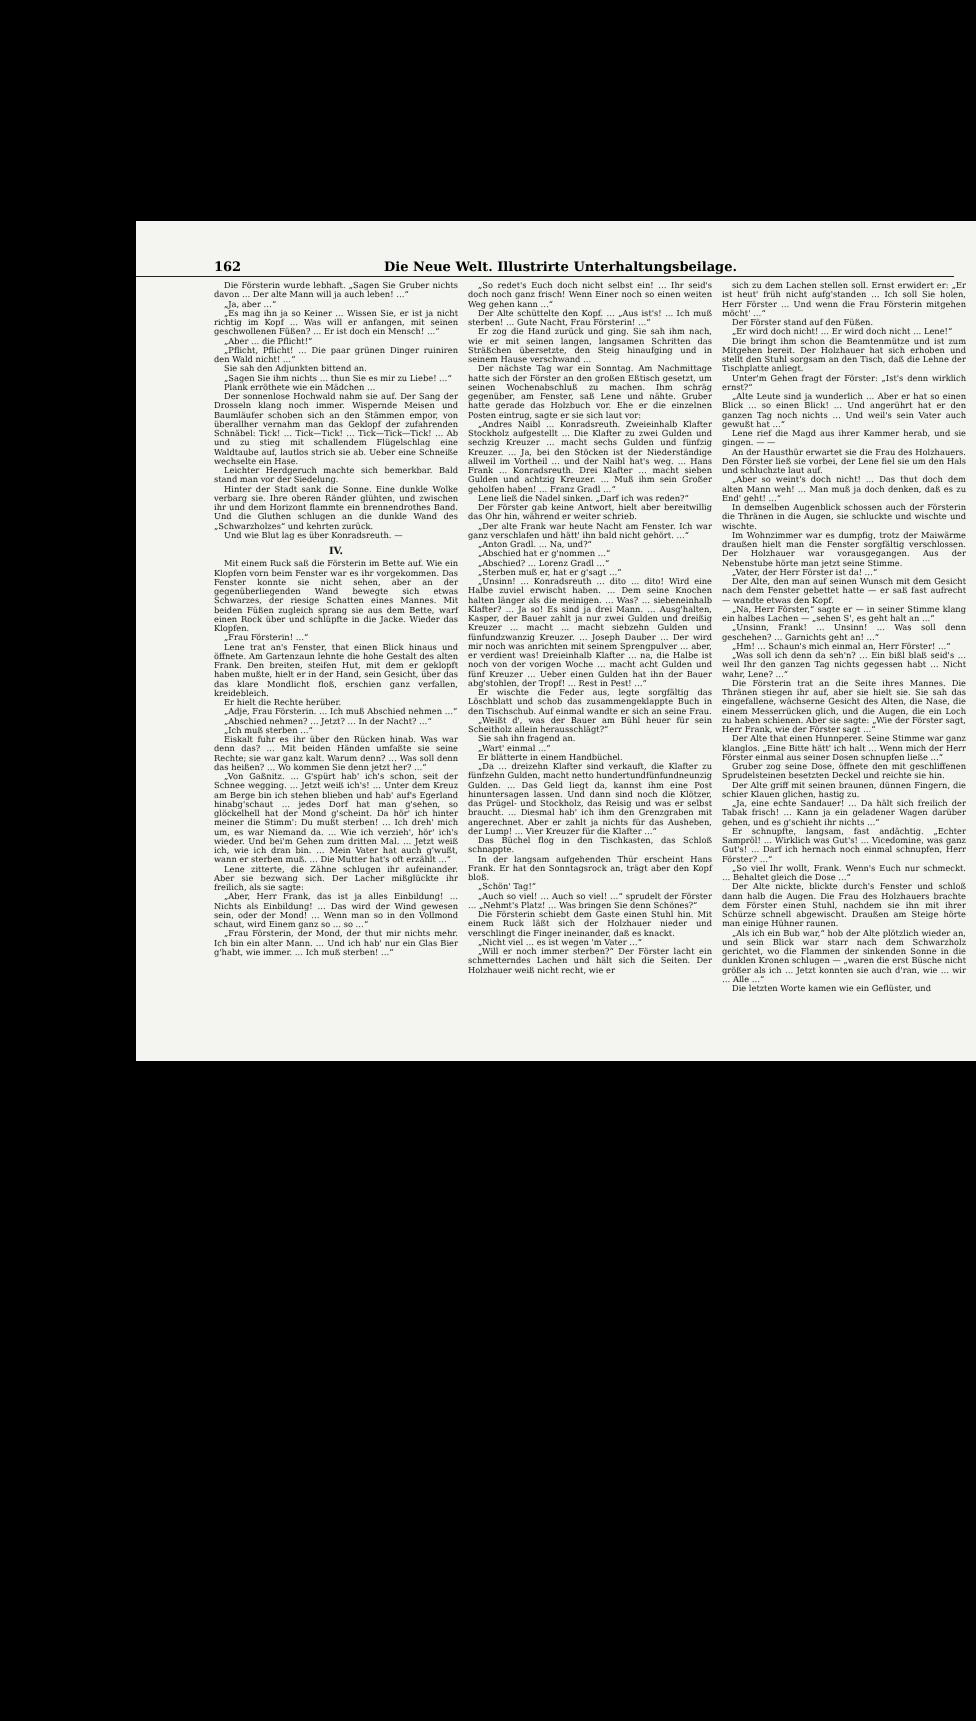162 Die Neue Welt. Illustrirte Unterhaltungsbeilage.
Die Försterin wurde lebhaft. „Sagen Sie Gruber nichts davon … Der alte Mann will ja auch leben! …“
„Ja, aber …“
„Es mag ihn ja so Keiner … Wissen Sie, er ist ja nicht richtig im Kopf … Was will er anfangen, mit seinen geschwollenen Füßen? … Er ist doch ein Mensch! …“
„Aber … die Pflicht!“
„Pflicht, Pflicht! … Die paar grünen Dinger ruiniren den Wald nicht! …“
Sie sah den Adjunkten bittend an.
„Sagen Sie ihm nichts … thun Sie es mir zu Liebe! …“
Plank erröthete wie ein Mädchen …
Der sonnenlose Hochwald nahm sie auf. Der Sang der Drosseln klang noch immer. Wispernde Meisen und Baumläufer schoben sich an den Stämmen empor, von überallher vernahm man das Geklopf der zufahrenden Schnäbel: Tick! … Tick—Tick! … Tick—Tick—Tick! … Ab und zu stieg mit schallendem Flügelschlag eine Waldtaube auf, lautlos strich sie ab. Ueber eine Schneiße wechselte ein Hase.
Leichter Herdgeruch machte sich bemerkbar. Bald stand man vor der Siedelung.
Hinter der Stadt sank die Sonne. Eine dunkle Wolke verbarg sie. Ihre oberen Ränder glühten, und zwischen ihr und dem Horizont flammte ein brennendrothes Band. Und die Gluthen schlugen an die dunkle Wand des „Schwarzholzes“ und kehrten zurück.
Und wie Blut lag es über Konradsreuth. —
IV.
Mit einem Ruck saß die Försterin im Bette auf. Wie ein Klopfen vorn beim Fenster war es ihr vorgekommen. Das Fenster konnte sie nicht sehen, aber an der gegenüberliegenden Wand bewegte sich etwas Schwarzes, der riesige Schatten eines Mannes. Mit beiden Füßen zugleich sprang sie aus dem Bette, warf einen Rock über und schlüpfte in die Jacke. Wieder das Klopfen.
„Frau Försterin! …“
Lene trat an's Fenster, that einen Blick hinaus und öffnete. Am Gartenzaun lehnte die hohe Gestalt des alten Frank. Den breiten, steifen Hut, mit dem er geklopft haben mußte, hielt er in der Hand, sein Gesicht, über das das klare Mondlicht floß, erschien ganz verfallen, kreidebleich.
Er hielt die Rechte herüber.
„Adje, Frau Försterin. … Ich muß Abschied nehmen …“
„Abschied nehmen? … Jetzt? … In der Nacht? …“
„Ich muß sterben …“
Eiskalt fuhr es ihr über den Rücken hinab. Was war denn das? … Mit beiden Händen umfaßte sie seine Rechte; sie war ganz kalt. Warum denn? … Was soll denn das heißen? … Wo kommen Sie denn jetzt her? …“
„Von Gaßnitz. … G'spürt hab' ich's schon, seit der Schnee wegging. … Jetzt weiß ich's! … Unter dem Kreuz am Berge bin ich stehen blieben und hab' auf's Egerland hinabg'schaut … jedes Dorf hat man g'sehen, so glöckelhell hat der Mond g'scheint. Da hör' ich hinter meiner die Stimm': Du mußt sterben! … Ich dreh' mich um, es war Niemand da. … Wie ich verzieh', hör' ich's wieder. Und bei'm Gehen zum dritten Mal. … Jetzt weiß ich, wie ich dran bin. … Mein Vater hat auch g'wußt, wann er sterben muß. … Die Mutter hat's oft erzählt …“
Lene zitterte, die Zähne schlugen ihr aufeinander. Aber sie bezwang sich. Der Lacher mißglückte ihr freilich, als sie sagte:
„Aber, Herr Frank, das ist ja alles Einbildung! … Nichts als Einbildung! … Das wird der Wind gewesen sein, oder der Mond! … Wenn man so in den Vollmond schaut, wird Einem ganz so … so …“
„Frau Försterin, der Mond, der thut mir nichts mehr. Ich bin ein alter Mann. … Und ich hab' nur ein Glas Bier g'habt, wie immer. … Ich muß sterben! …“
„So redet's Euch doch nicht selbst ein! … Ihr seid's doch noch ganz frisch! Wenn Einer noch so einen weiten Weg gehen kann …“
Der Alte schüttelte den Kopf. … „Aus ist's! … Ich muß sterben! … Gute Nacht, Frau Försterin! …“
Er zog die Hand zurück und ging. Sie sah ihm nach, wie er mit seinen langen, langsamen Schritten das Sträßchen übersetzte, den Steig hinaufging und in seinem Hause verschwand …
Der nächste Tag war ein Sonntag. Am Nachmittage hatte sich der Förster an den großen Eßtisch gesetzt, um seinen Wochenabschluß zu machen. Ihm schräg gegenüber, am Fenster, saß Lene und nähte. Gruber hatte gerade das Holzbuch vor. Ehe er die einzelnen Posten eintrug, sagte er sie sich laut vor:
„Andres Naibl … Konradsreuth. Zweieinhalb Klafter Stockholz aufgestellt … Die Klafter zu zwei Gulden und sechzig Kreuzer … macht sechs Gulden und fünfzig Kreuzer. … Ja, bei den Stöcken ist der Niederständige allweil im Vortheil … und der Naibl hat's weg. … Hans Frank … Konradsreuth. Drei Klafter … macht sieben Gulden und achtzig Kreuzer. … Muß ihm sein Großer geholfen haben! … Franz Gradl …“
Lene ließ die Nadel sinken. „Darf ich was reden?“
Der Förster gab keine Antwort, hielt aber bereitwillig das Ohr hin, während er weiter schrieb.
„Der alte Frank war heute Nacht am Fenster. Ich war ganz verschlafen und hätt' ihn bald nicht gehört. …“
„Anton Gradl. … Na, und?“
„Abschied hat er g'nommen …“
„Abschied? … Lorenz Gradl …“
„Sterben muß er, hat er g'sagt …“
„Unsinn! … Konradsreuth … dito … dito! Wird eine Halbe zuviel erwischt haben. … Dem seine Knochen halten länger als die meinigen. … Was? … siebeneinhalb Klafter? … Ja so! Es sind ja drei Mann. … Ausg'halten, Kasper, der Bauer zahlt ja nur zwei Gulden und dreißig Kreuzer … macht … macht siebzehn Gulden und fünfundzwanzig Kreuzer. … Joseph Dauber … Der wird mir noch was anrichten mit seinem Sprengpulver … aber, er verdient was! Dreieinhalb Klafter … na, die Halbe ist noch von der vorigen Woche … macht acht Gulden und fünf Kreuzer … Ueber einen Gulden hat ihn der Bauer abg'stohlen, der Tropf! … Rest in Pest! …“
Er wischte die Feder aus, legte sorgfältig das Löschblatt und schob das zusammengeklappte Buch in den Tischschub. Auf einmal wandte er sich an seine Frau.
„Weißt d', was der Bauer am Bühl heuer für sein Scheitholz allein herausschlägt?“
Sie sah ihn fragend an.
„Wart' einmal …“
Er blätterte in einem Handbüchel.
„Da … dreizehn Klafter sind verkauft, die Klafter zu fünfzehn Gulden, macht netto hundertundfünfundneunzig Gulden. … Das Geld liegt da, kannst ihm eine Post hinuntersagen lassen. Und dann sind noch die Klötzer, das Prügel- und Stockholz, das Reisig und was er selbst braucht. … Diesmal hab' ich ihm den Grenzgraben mit angerechnet. Aber er zahlt ja nichts für das Ausheben, der Lump! … Vier Kreuzer für die Klafter …“
Das Büchel flog in den Tischkasten, das Schloß schnappte.
In der langsam aufgehenden Thür erscheint Hans Frank. Er hat den Sonntagsrock an, trägt aber den Kopf bloß.
„Schön' Tag!“
„Auch so viel! … Auch so viel! …“ sprudelt der Förster … „Nehmt's Platz! … Was bringen Sie denn Schönes?“
Die Försterin schiebt dem Gaste einen Stuhl hin. Mit einem Ruck läßt sich der Holzhauer nieder und verschlingt die Finger ineinander, daß es knackt.
„Nicht viel … es ist wegen 'm Vater …“
„Will er noch immer sterben?“ Der Förster lacht ein schmetterndes Lachen und hält sich die Seiten. Der Holzhauer weiß nicht recht, wie er
sich zu dem Lachen stellen soll. Ernst erwidert er: „Er ist heut' früh nicht aufg'standen … Ich soll Sie holen, Herr Förster … Und wenn die Frau Försterin mitgehen möcht' …“
Der Förster stand auf den Füßen.
„Er wird doch nicht! … Er wird doch nicht … Lene!“
Die bringt ihm schon die Beamtenmütze und ist zum Mitgehen bereit. Der Holzhauer hat sich erhoben und stellt den Stuhl sorgsam an den Tisch, daß die Lehne der Tischplatte anliegt.
Unter'm Gehen fragt der Förster: „Ist's denn wirklich ernst?“
„Alte Leute sind ja wunderlich … Aber er hat so einen Blick … so einen Blick! … Und angerührt hat er den ganzen Tag noch nichts … Und weil's sein Vater auch gewußt hat …“
Lene rief die Magd aus ihrer Kammer herab, und sie gingen. — —
An der Hausthür erwartet sie die Frau des Holzhauers. Den Förster ließ sie vorbei, der Lene fiel sie um den Hals und schluchzte laut auf.
„Aber so weint's doch nicht! … Das thut doch dem alten Mann weh! … Man muß ja doch denken, daß es zu End' geht! …“
In demselben Augenblick schossen auch der Försterin die Thränen in die Augen, sie schluckte und wischte und wischte.
Im Wohnzimmer war es dumpfig, trotz der Maiwärme draußen hielt man die Fenster sorgfältig verschlossen. Der Holzhauer war vorausgegangen. Aus der Nebenstube hörte man jetzt seine Stimme.
„Vater, der Herr Förster ist da! …“
Der Alte, den man auf seinen Wunsch mit dem Gesicht nach dem Fenster gebettet hatte — er saß fast aufrecht — wandte etwas den Kopf.
„Na, Herr Förster,“ sagte er — in seiner Stimme klang ein halbes Lachen — „sehen S', es geht halt an …“
„Unsinn, Frank! … Unsinn! … Was soll denn geschehen? … Garnichts geht an! …“
„Hm! … Schaun's mich einmal an, Herr Förster! …“
„Was soll ich denn da seh'n? … Ein bißl blaß seid's … weil Ihr den ganzen Tag nichts gegessen habt … Nicht wahr, Lene? …“
Die Försterin trat an die Seite ihres Mannes. Die Thränen stiegen ihr auf, aber sie hielt sie. Sie sah das eingefallene, wächserne Gesicht des Alten, die Nase, die einem Messerrücken glich, und die Augen, die ein Loch zu haben schienen. Aber sie sagte: „Wie der Förster sagt, Herr Frank, wie der Förster sagt …“
Der Alte that einen Hunnperer. Seine Stimme war ganz klanglos. „Eine Bitte hätt' ich halt … Wenn mich der Herr Förster einmal aus seiner Dosen schnupfen ließe …“
Gruber zog seine Dose, öffnete den mit geschliffenen Sprudelsteinen besetzten Deckel und reichte sie hin.
Der Alte griff mit seinen braunen, dünnen Fingern, die schier Klauen glichen, hastig zu.
„Ja, eine echte Sandauer! … Da hält sich freilich der Tabak frisch! … Kann ja ein geladener Wagen darüber gehen, und es g'schieht ihr nichts …“
Er schnupfte, langsam, fast andächtig. „Echter Sampröl! … Wirklich was Gut's! … Vicedomine, was ganz Gut's! … Darf ich hernach noch einmal schnupfen, Herr Förster? …“
„So viel Ihr wollt, Frank. Wenn's Euch nur schmeckt. … Behaltet gleich die Dose …“
Der Alte nickte, blickte durch's Fenster und schloß dann halb die Augen. Die Frau des Holzhauers brachte dem Förster einen Stuhl, nachdem sie ihn mit ihrer Schürze schnell abgewischt. Draußen am Steige hörte man einige Hühner raunen.
„Als ich ein Bub war,“ hob der Alte plötzlich wieder an, und sein Blick war starr nach dem Schwarzholz gerichtet, wo die Flammen der sinkenden Sonne in die dunklen Kronen schlugen — „waren die erst Büsche nicht größer als ich … Jetzt konnten sie auch d'ran, wie … wir … Alle …“
Die letzten Worte kamen wie ein Geflüster, und